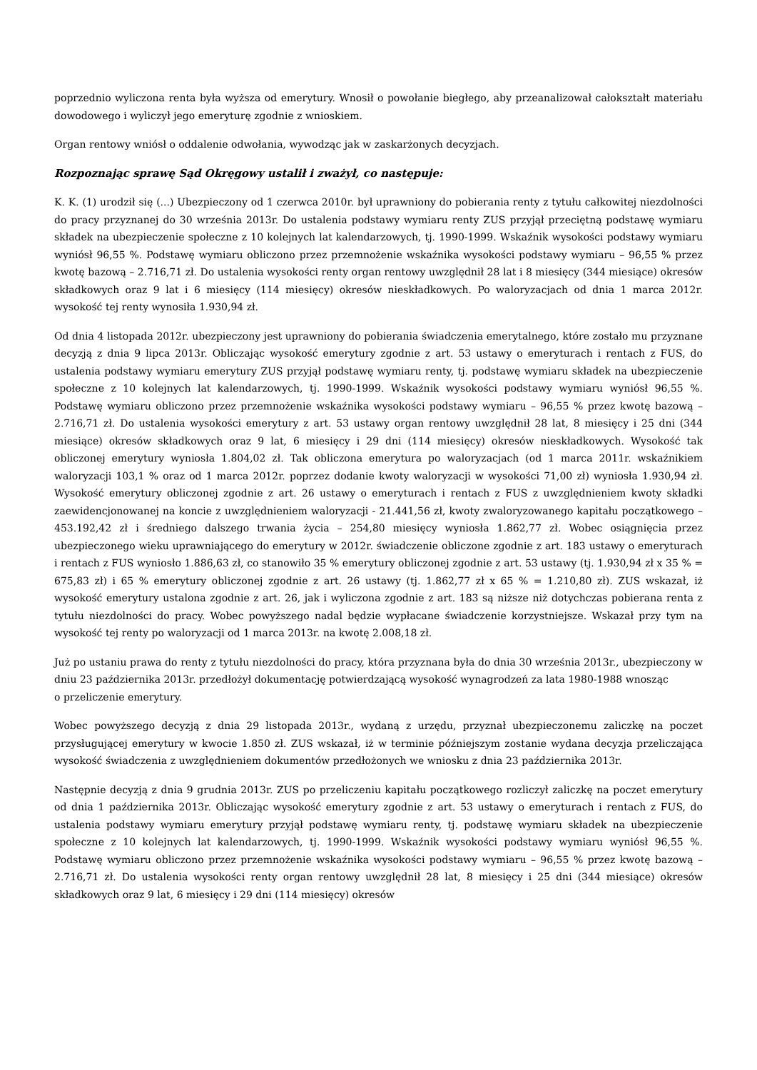poprzednio wyliczona renta była wyższa od emerytury. Wnosił o powołanie biegłego, aby przeanalizował całokształt materiału dowodowego i wyliczył jego emeryturę zgodnie z wnioskiem.
Organ rentowy wniósł o oddalenie odwołania, wywodząc jak w zaskarżonych decyzjach.
Rozpoznając sprawę Sąd Okręgowy ustalił i zważył, co następuje:
K. K. (1) urodził się (...) Ubezpieczony od 1 czerwca 2010r. był uprawniony do pobierania renty z tytułu całkowitej niezdolności do pracy przyznanej do 30 września 2013r. Do ustalenia podstawy wymiaru renty ZUS przyjął przeciętną podstawę wymiaru składek na ubezpieczenie społeczne z 10 kolejnych lat kalendarzowych, tj. 1990-1999. Wskaźnik wysokości podstawy wymiaru wyniósł 96,55 %. Podstawę wymiaru obliczono przez przemnożenie wskaźnika wysokości podstawy wymiaru – 96,55 % przez kwotę bazową – 2.716,71 zł. Do ustalenia wysokości renty organ rentowy uwzględnił 28 lat i 8 miesięcy (344 miesiące) okresów składkowych oraz 9 lat i 6 miesięcy (114 miesięcy) okresów nieskładkowych. Po waloryzacjach od dnia 1 marca 2012r. wysokość tej renty wynosiła 1.930,94 zł.
Od dnia 4 listopada 2012r. ubezpieczony jest uprawniony do pobierania świadczenia emerytalnego, które zostało mu przyznane decyzją z dnia 9 lipca 2013r. Obliczając wysokość emerytury zgodnie z art. 53 ustawy o emeryturach i rentach z FUS, do ustalenia podstawy wymiaru emerytury ZUS przyjął podstawę wymiaru renty, tj. podstawę wymiaru składek na ubezpieczenie społeczne z 10 kolejnych lat kalendarzowych, tj. 1990-1999. Wskaźnik wysokości podstawy wymiaru wyniósł 96,55 %. Podstawę wymiaru obliczono przez przemnożenie wskaźnika wysokości podstawy wymiaru – 96,55 % przez kwotę bazową – 2.716,71 zł. Do ustalenia wysokości emerytury z art. 53 ustawy organ rentowy uwzględnił 28 lat, 8 miesięcy i 25 dni (344 miesiące) okresów składkowych oraz 9 lat, 6 miesięcy i 29 dni (114 miesięcy) okresów nieskładkowych. Wysokość tak obliczonej emerytury wyniosła 1.804,02 zł. Tak obliczona emerytura po waloryzacjach (od 1 marca 2011r. wskaźnikiem waloryzacji 103,1 % oraz od 1 marca 2012r. poprzez dodanie kwoty waloryzacji w wysokości 71,00 zł) wyniosła 1.930,94 zł. Wysokość emerytury obliczonej zgodnie z art. 26 ustawy o emeryturach i rentach z FUS z uwzględnieniem kwoty składki zaewidencjonowanej na koncie z uwzględnieniem waloryzacji - 21.441,56 zł, kwoty zwaloryzowanego kapitału początkowego – 453.192,42 zł i średniego dalszego trwania życia – 254,80 miesięcy wyniosła 1.862,77 zł. Wobec osiągnięcia przez ubezpieczonego wieku uprawniającego do emerytury w 2012r. świadczenie obliczone zgodnie z art. 183 ustawy o emeryturach i rentach z FUS wyniosło 1.886,63 zł, co stanowiło 35 % emerytury obliczonej zgodnie z art. 53 ustawy (tj. 1.930,94 zł x 35 % = 675,83 zł) i 65 % emerytury obliczonej zgodnie z art. 26 ustawy (tj. 1.862,77 zł x 65 % = 1.210,80 zł). ZUS wskazał, iż wysokość emerytury ustalona zgodnie z art. 26, jak i wyliczona zgodnie z art. 183 są niższe niż dotychczas pobierana renta z tytułu niezdolności do pracy. Wobec powyższego nadal będzie wypłacane świadczenie korzystniejsze. Wskazał przy tym na wysokość tej renty po waloryzacji od 1 marca 2013r. na kwotę 2.008,18 zł.
Już po ustaniu prawa do renty z tytułu niezdolności do pracy, która przyznana była do dnia 30 września 2013r., ubezpieczony w dniu 23 października 2013r. przedłożył dokumentację potwierdzającą wysokość wynagrodzeń za lata 1980-1988 wnosząc
o przeliczenie emerytury.
Wobec powyższego decyzją z dnia 29 listopada 2013r., wydaną z urzędu, przyznał ubezpieczonemu zaliczkę na poczet przysługującej emerytury w kwocie 1.850 zł. ZUS wskazał, iż w terminie późniejszym zostanie wydana decyzja przeliczająca wysokość świadczenia z uwzględnieniem dokumentów przedłożonych we wniosku z dnia 23 października 2013r.
Następnie decyzją z dnia 9 grudnia 2013r. ZUS po przeliczeniu kapitału początkowego rozliczył zaliczkę na poczet emerytury od dnia 1 października 2013r. Obliczając wysokość emerytury zgodnie z art. 53 ustawy o emeryturach i rentach z FUS, do ustalenia podstawy wymiaru emerytury przyjął podstawę wymiaru renty, tj. podstawę wymiaru składek na ubezpieczenie społeczne z 10 kolejnych lat kalendarzowych, tj. 1990-1999. Wskaźnik wysokości podstawy wymiaru wyniósł 96,55 %. Podstawę wymiaru obliczono przez przemnożenie wskaźnika wysokości podstawy wymiaru – 96,55 % przez kwotę bazową – 2.716,71 zł. Do ustalenia wysokości renty organ rentowy uwzględnił 28 lat, 8 miesięcy i 25 dni (344 miesiące) okresów składkowych oraz 9 lat, 6 miesięcy i 29 dni (114 miesięcy) okresów